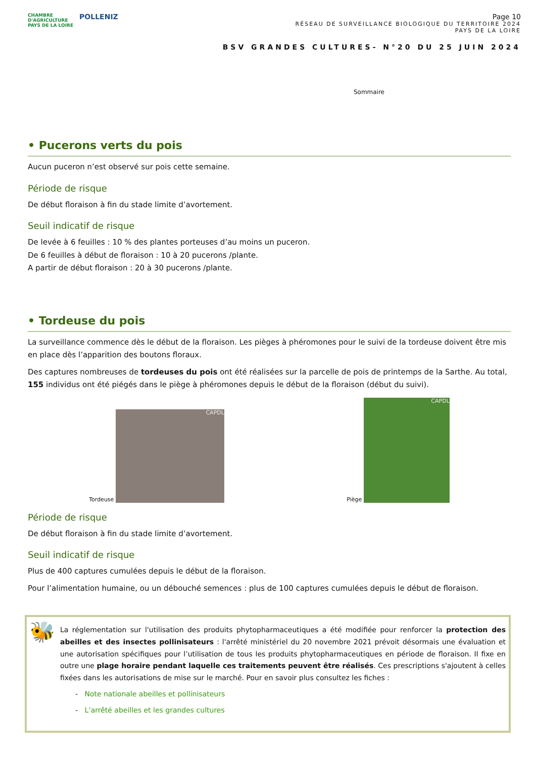CHAMBRE
D'AGRICULTURE
PAYS DE LA LOIRE
POLLENIZ
Page 10
RÉSEAU DE SURVEILLANCE BIOLOGIQUE DU TERRITOIRE 2024
PAYS DE LA LOIRE
BSV GRANDES CULTURES- N°20 DU 25 JUIN 2024
Sommaire
• Pucerons verts du pois
Aucun puceron n’est observé sur pois cette semaine.
Période de risque
De début floraison à fin du stade limite d’avortement.
Seuil indicatif de risque
De levée à 6 feuilles : 10 % des plantes porteuses d’au moins un puceron.
De 6 feuilles à début de floraison : 10 à 20 pucerons /plante.
A partir de début floraison : 20 à 30 pucerons /plante.
• Tordeuse du pois
La surveillance commence dès le début de la floraison. Les pièges à phéromones pour le suivi de la tordeuse doivent être mis en place dès l’apparition des boutons floraux.
Des captures nombreuses de tordeuses du pois ont été réalisées sur la parcelle de pois de printemps de la Sarthe. Au total, 155 individus ont été piégés dans le piège à phéromones depuis le début de la floraison (début du suivi).
Tordeuse
CAPDL
Piège
CAPDL
Période de risque
De début floraison à fin du stade limite d’avortement.
Seuil indicatif de risque
Plus de 400 captures cumulées depuis le début de la floraison.
Pour l’alimentation humaine, ou un débouché semences : plus de 100 captures cumulées depuis le début de floraison.
🐝
La réglementation sur l'utilisation des produits phytopharmaceutiques a été modifiée pour renforcer la protection des abeilles et des insectes pollinisateurs : l'arrêté ministériel du 20 novembre 2021 prévoit désormais une évaluation et une autorisation spécifiques pour l’utilisation de tous les produits phytopharmaceutiques en période de floraison. Il fixe en outre une plage horaire pendant laquelle ces traitements peuvent être réalisés. Ces prescriptions s'ajoutent à celles fixées dans les autorisations de mise sur le marché. Pour en savoir plus consultez les fiches :
- Note nationale abeilles et pollinisateurs
- L’arrêté abeilles et les grandes cultures